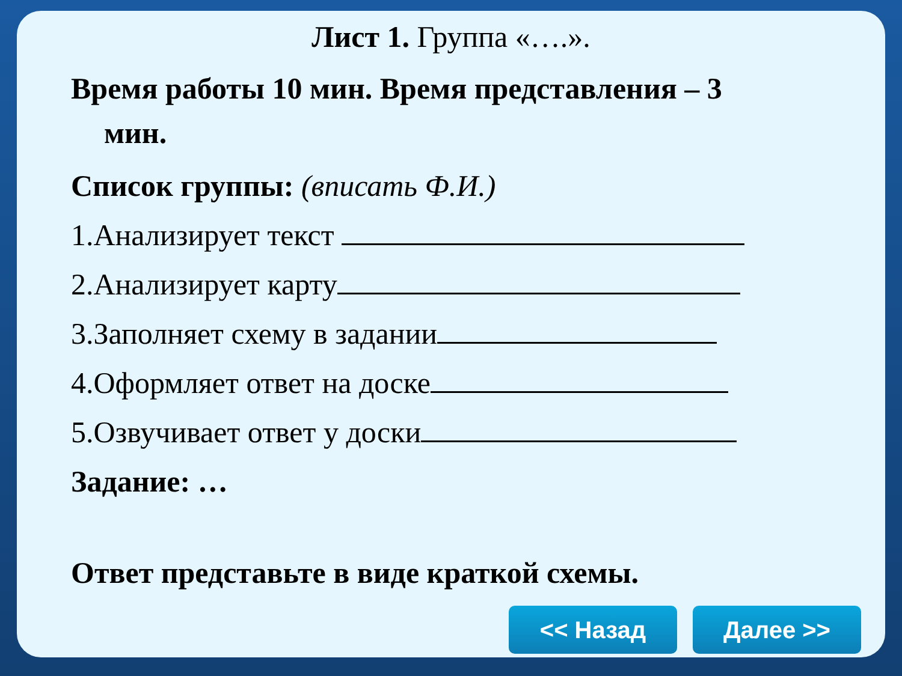Лист 1. Группа «….».
Время работы 10 мин. Время представления – 3
мин.
Список группы: (вписать Ф.И.)
1.Анализирует текст
2.Анализирует карту
3.Заполняет схему в задании
4.Оформляет ответ на доске
5.Озвучивает ответ у доски
Задание: …
Ответ представьте в виде краткой схемы.
<< Назад Далее >>